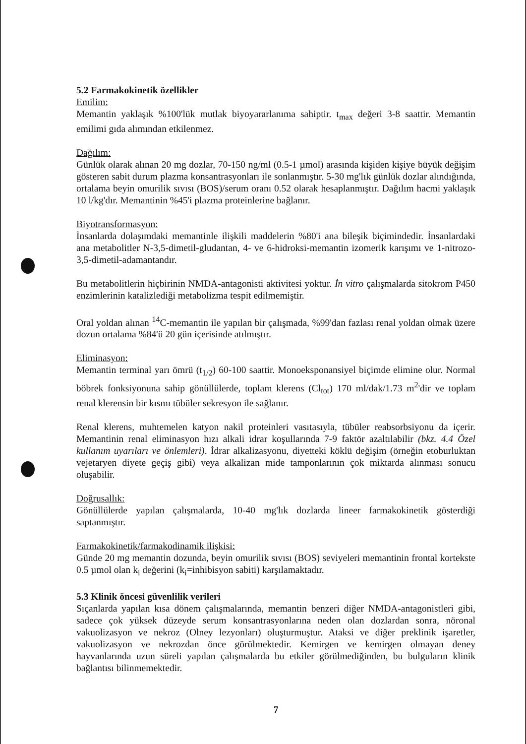5.2 Farmakokinetik özellikler
Emilim:
Memantin yaklaşık %100'lük mutlak biyoyararlanıma sahiptir. t<sub>max</sub> değeri 3-8 saattir. Memantin emilimi gıda alımından etkilenmez.
Dağılım:
Günlük olarak alınan 20 mg dozlar, 70-150 ng/ml (0.5-1 µmol) arasında kişiden kişiye büyük değişim gösteren sabit durum plazma konsantrasyonları ile sonlanmıştır. 5-30 mg'lık günlük dozlar alındığında, ortalama beyin omurilik sıvısı (BOS)/serum oranı 0.52 olarak hesaplanmıştır. Dağılım hacmi yaklaşık 10 l/kg'dır. Memantinin %45'i plazma proteinlerine bağlanır.
Biyotransformasyon:
İnsanlarda dolaşımdaki memantinle ilişkili maddelerin %80'i ana bileşik biçimindedir. İnsanlardaki ana metabolitler N-3,5-dimetil-gludantan, 4- ve 6-hidroksi-memantin izomerik karışımı ve 1-nitrozo-3,5-dimetil-adamantandır.
Bu metabolitlerin hiçbirinin NMDA-antagonisti aktivitesi yoktur. İn vitro çalışmalarda sitokrom P450 enzimlerinin katalizlediği metabolizma tespit edilmemiştir.
Oral yoldan alınan <sup>14</sup>C-memantin ile yapılan bir çalışmada, %99'dan fazlası renal yoldan olmak üzere dozun ortalama %84'ü 20 gün içerisinde atılmıştır.
Eliminasyon:
Memantin terminal yarı ömrü (t<sub>1/2</sub>) 60-100 saattir. Monoeksponansiyel biçimde elimine olur. Normal böbrek fonksiyonuna sahip gönüllülerde, toplam klerens (Cl<sub>tot</sub>) 170 ml/dak/1.73 m<sup>2</sup>'dir ve toplam renal klerensin bir kısmı tübüler sekresyon ile sağlanır.
Renal klerens, muhtemelen katyon nakil proteinleri vasıtasıyla, tübüler reabsorbsiyonu da içerir. Memantinin renal eliminasyon hızı alkali idrar koşullarında 7-9 faktör azaltılabilir (bkz. 4.4 Özel kullanım uyarıları ve önlemleri). İdrar alkalizasyonu, diyetteki köklü değişim (örneğin etoburluktan vejetaryen diyete geçiş gibi) veya alkalizan mide tamponlarının çok miktarda alınması sonucu oluşabilir.
Doğrusallık:
Gönüllülerde yapılan çalışmalarda, 10-40 mg'lık dozlarda lineer farmakokinetik gösterdiği saptanmıştır.
Farmakokinetik/farmakodinamik ilişkisi:
Günde 20 mg memantin dozunda, beyin omurilik sıvısı (BOS) seviyeleri memantinin frontal kortekste 0.5 µmol olan k<sub>i</sub> değerini (k<sub>i</sub>=inhibisyon sabiti) karşılamaktadır.
5.3 Klinik öncesi güvenlilik verileri
Sıçanlarda yapılan kısa dönem çalışmalarında, memantin benzeri diğer NMDA-antagonistleri gibi, sadece çok yüksek düzeyde serum konsantrasyonlarına neden olan dozlardan sonra, nöronal vakuolizasyon ve nekroz (Olney lezyonları) oluşturmuştur. Ataksi ve diğer preklinik işaretler, vakuolizasyon ve nekrozdan önce görülmektedir. Kemirgen ve kemirgen olmayan deney hayvanlarında uzun süreli yapılan çalışmalarda bu etkiler görülmediğinden, bu bulguların klinik bağlantısı bilinmemektedir.
7